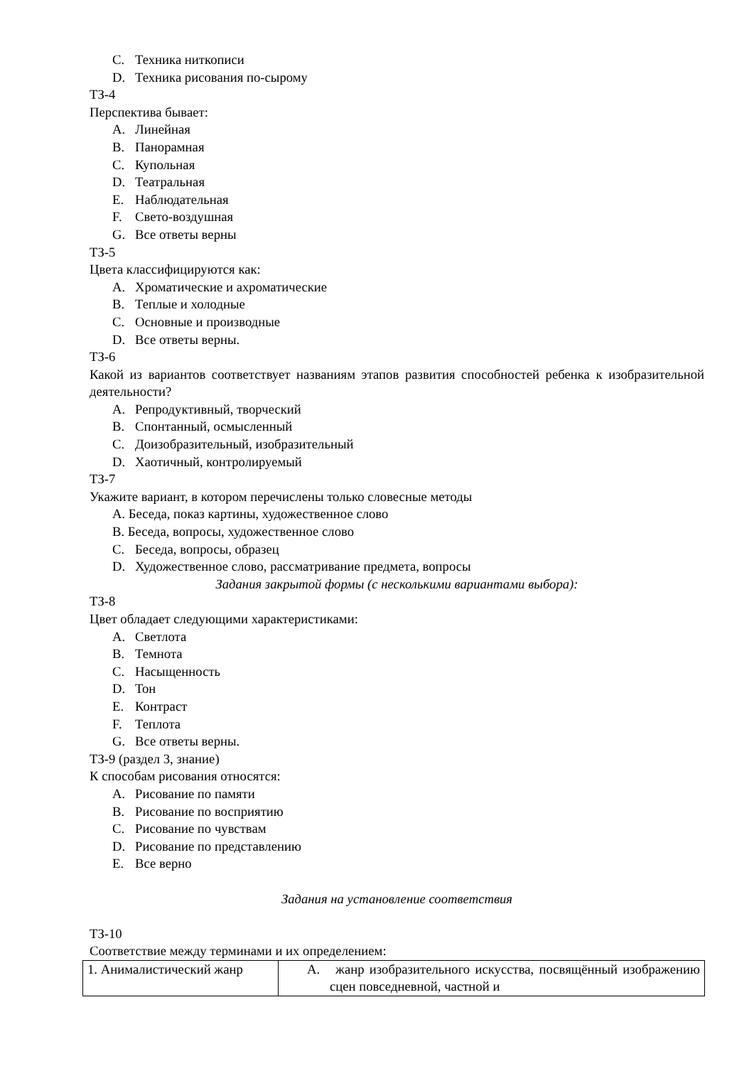C. Техника ниткописи
D. Техника рисования по-сырому
ТЗ-4
Перспектива бывает:
A. Линейная
B. Панорамная
C. Купольная
D. Театральная
E. Наблюдательная
F. Свето-воздушная
G. Все ответы верны
ТЗ-5
Цвета классифицируются как:
A. Хроматические и ахроматические
B. Теплые и холодные
C. Основные и производные
D. Все ответы верны.
ТЗ-6
Какой из вариантов соответствует названиям этапов развития способностей ребенка к изобразительной деятельности?
A. Репродуктивный, творческий
B. Спонтанный, осмысленный
C. Доизобразительный, изобразительный
D. Хаотичный, контролируемый
ТЗ-7
Укажите вариант, в котором перечислены только словесные методы
А. Беседа, показ картины, художественное слово
B. Беседа, вопросы, художественное слово
C. Беседа, вопросы, образец
D. Художественное слово, рассматривание предмета, вопросы
Задания закрытой формы (с несколькими вариантами выбора):
ТЗ-8
Цвет обладает следующими характеристиками:
A. Светлота
B. Темнота
C. Насыщенность
D. Тон
E. Контраст
F. Теплота
G. Все ответы верны.
ТЗ-9 (раздел 3, знание)
К способам рисования относятся:
A. Рисование по памяти
B. Рисование по восприятию
C. Рисование по чувствам
D. Рисование по представлению
E. Все верно
Задания на установление соответствия
ТЗ-10
Соответствие между терминами и их определением:
| 1. Анималистический жанр | А. жанр изобразительного искусства, посвящённый изображению сцен повседневной, частной и |